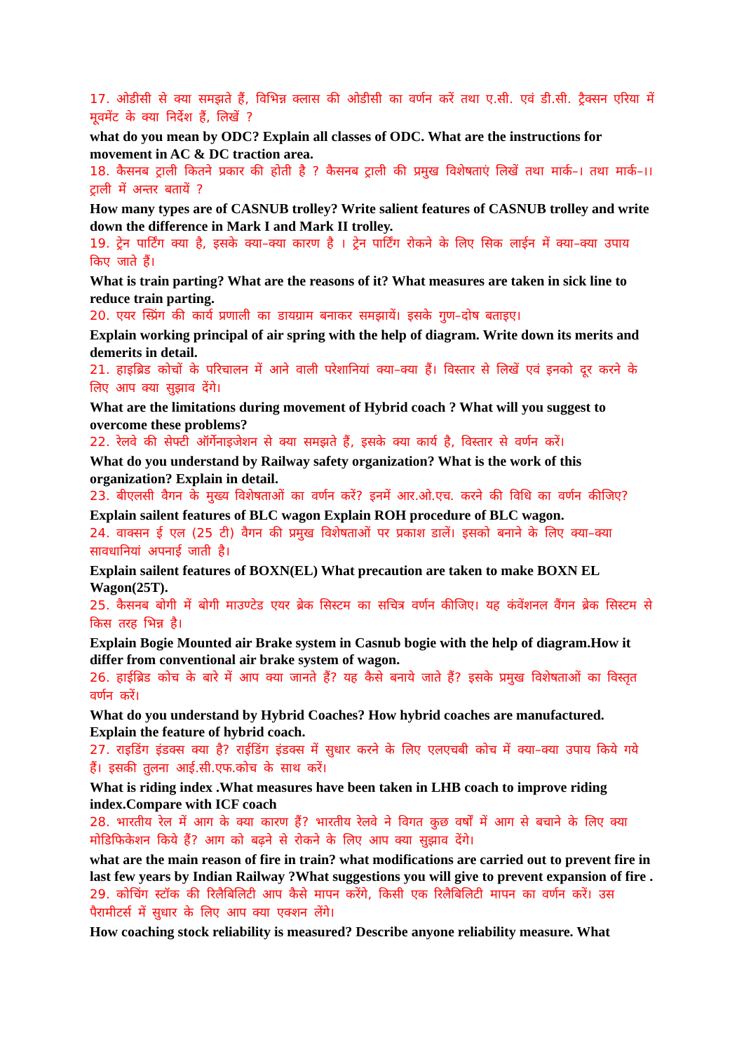17. ओडीसी से क्या समझते हैं, विभिन्न क्लास की ओडीसी का वर्णन करें तथा ए.सी. एवं डी.सी. ट्रैक्सन एरिया में मूवमेंट के क्या निर्देश हैं, लिखें ?
what do you mean by ODC? Explain all classes of ODC. What are the instructions for movement in AC & DC traction area.
18. कैसनब ट्राली कितने प्रकार की होती है ? कैसनब ट्राली की प्रमुख विशेषताएं लिखें तथा मार्क–। तथा मार्क–।। ट्राली में अन्तर बतायें ?
How many types are of CASNUB trolley? Write salient features of CASNUB trolley and write down the difference in Mark I and Mark II trolley.
19. ट्रेन पार्टिंग क्या है, इसके क्या–क्या कारण है । ट्रेन पार्टिंग रोकने के लिए सिक लाईन में क्या–क्या उपाय किए जाते हैं।
What is train parting? What are the reasons of it? What measures are taken in sick line to reduce train parting.
20. एयर स्प्रिंग की कार्य प्रणाली का डायग्राम बनाकर समझायें। इसके गुण–दोष बताइए।
Explain working principal of air spring with the help of diagram. Write down its merits and demerits in detail.
21. हाइब्रिड कोचों के परिचालन में आने वाली परेशानियां क्या–क्या हैं। विस्तार से लिखें एवं इनको दूर करने के लिए आप क्या सुझाव देंगे।
What are the limitations during movement of Hybrid coach ? What will you suggest to overcome these problems?
22. रेलवे की सेफ्टी ऑर्गेनाइजेशन से क्या समझते हैं, इसके क्या कार्य है, विस्तार से वर्णन करें।
What do you understand by Railway safety organization? What is the work of this organization? Explain in detail.
23. बीएलसी वैगन के मुख्य विशेषताओं का वर्णन करें? इनमें आर.ओ.एच. करने की विधि का वर्णन कीजिए?
Explain sailent features of BLC wagon Explain ROH procedure of BLC wagon.
24. वाक्सन ई एल (25 टी) वैगन की प्रमुख विशेषताओं पर प्रकाश डालें। इसको बनाने के लिए क्या–क्या सावधानियां अपनाई जाती है।
Explain sailent features of BOXN(EL) What precaution are taken to make BOXN EL Wagon(25T).
25. कैसनब बोगी में बोगी माउण्टेड एयर ब्रेक सिस्टम का सचित्र वर्णन कीजिए। यह कंवेंशनल वैंगन ब्रेक सिस्टम से किस तरह भिन्न है।
Explain Bogie Mounted air Brake system in Casnub bogie with the help of diagram.How it differ from conventional air brake system of wagon.
26. हाईब्रिड कोच के बारे में आप क्या जानते हैं? यह कैसे बनाये जाते हैं? इसके प्रमुख विशेषताओं का विस्तृत वर्णन करें।
What do you understand by Hybrid Coaches? How hybrid coaches are manufactured. Explain the feature of hybrid coach.
27. राइडिंग इंडक्स क्या है? राईडिंग इंडक्स में सुधार करने के लिए एलएचबी कोच में क्या–क्या उपाय किये गये हैं। इसकी तुलना आई.सी.एफ.कोच के साथ करें।
What is riding index .What measures have been taken in LHB coach to improve riding index.Compare with ICF coach
28. भारतीय रेल में आग के क्या कारण हैं? भारतीय रेलवे ने विगत कुछ वर्षों में आग से बचाने के लिए क्या मोडिफिकेशन किये हैं? आग को बढ़ने से रोकने के लिए आप क्या सुझाव देंगे।
what are the main reason of fire in train? what modifications are carried out to prevent fire in last few years by Indian Railway ?What suggestions you will give to prevent expansion of fire .
29. कोचिंग स्टॉक की रिलैबिलिटी आप कैसे मापन करेंगे, किसी एक रिलैबिलिटी मापन का वर्णन करें। उस पैरामीटर्स में सुधार के लिए आप क्या एक्शन लेंगे।
How coaching stock reliability is measured? Describe anyone reliability measure. What